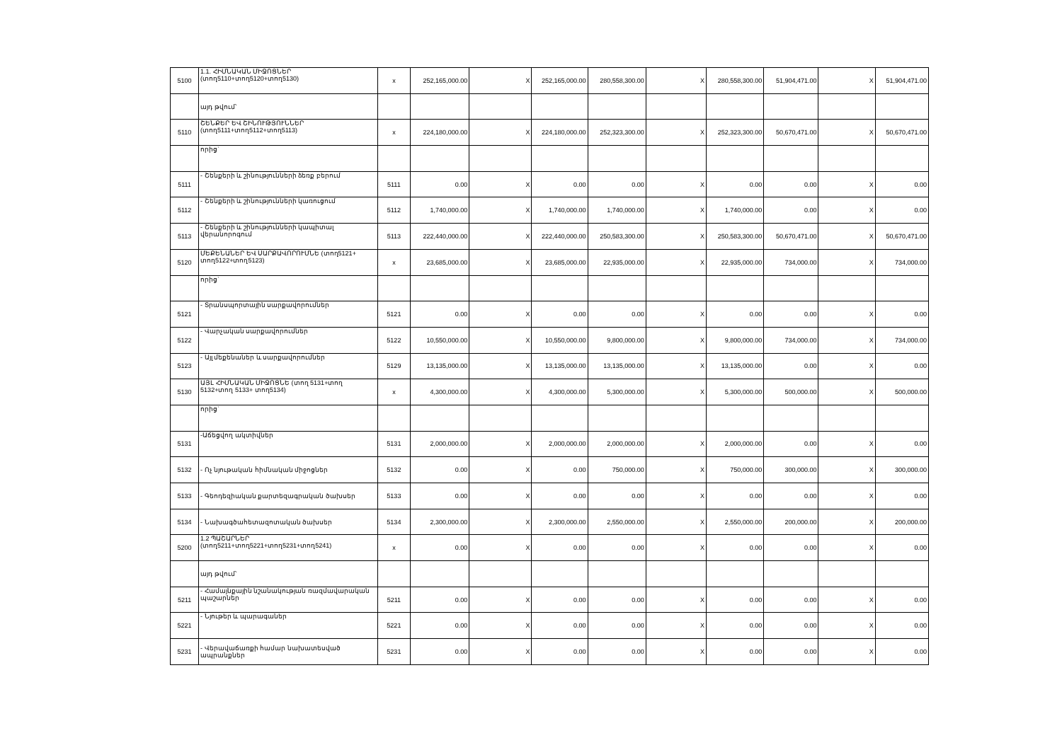| 5100 | 1.1. ՀԻՄՆԱԿԱՆ ՄԻՋՈՑՆԵՐ (տող5110+տող5120+տող5130) | x | 252,165,000.00 | X | 252,165,000.00 | 280,558,300.00 | X | 280,558,300.00 | 51,904,471.00 | X | 51,904,471.00 |
| | այդ թվում՝ | | | | | | | | | | |
| 5110 | ՇԵՆՔԵՐ ԵՎ ՇԻՆՈՒԹՅՈՒՆՆԵՐ (տող5111+տող5112+տող5113) | x | 224,180,000.00 | X | 224,180,000.00 | 252,323,300.00 | X | 252,323,300.00 | 50,670,471.00 | X | 50,670,471.00 |
| | որից` | | | | | | | | | | |
| 5111 | - Շենքերի և շինությունների ձեռք բերում | 5111 | 0.00 | X | 0.00 | 0.00 | X | 0.00 | 0.00 | X | 0.00 |
| 5112 | - Շենքերի և շինությունների կառուցում | 5112 | 1,740,000.00 | X | 1,740,000.00 | 1,740,000.00 | X | 1,740,000.00 | 0.00 | X | 0.00 |
| 5113 | - Շենքերի և շինությունների կապիտալ վերանորոգում | 5113 | 222,440,000.00 | X | 222,440,000.00 | 250,583,300.00 | X | 250,583,300.00 | 50,670,471.00 | X | 50,670,471.00 |
| 5120 | ՄԵՔԵՆԱՆԵՐ ԵՎ ՍԱՐՔԱՎՈՐՈՒՄՆԵ (տող5121+ տող5122+տող5123) | x | 23,685,000.00 | X | 23,685,000.00 | 22,935,000.00 | X | 22,935,000.00 | 734,000.00 | X | 734,000.00 |
| | որից` | | | | | | | | | | |
| 5121 | - Տրանսպորտային սարքավորումներ | 5121 | 0.00 | X | 0.00 | 0.00 | X | 0.00 | 0.00 | X | 0.00 |
| 5122 | - Վարչական սարքավորումներ | 5122 | 10,550,000.00 | X | 10,550,000.00 | 9,800,000.00 | X | 9,800,000.00 | 734,000.00 | X | 734,000.00 |
| 5123 | - Այլ մեքենաներ և սարքավորումներ | 5129 | 13,135,000.00 | X | 13,135,000.00 | 13,135,000.00 | X | 13,135,000.00 | 0.00 | X | 0.00 |
| 5130 | ԱՅԼ ՀԻՄՆԱԿԱՆ ՄԻՋՈՑՆԵ (տող 5131+տող 5132+տող 5133+ տող5134) | x | 4,300,000.00 | X | 4,300,000.00 | 5,300,000.00 | X | 5,300,000.00 | 500,000.00 | X | 500,000.00 |
| | որից` | | | | | | | | | | |
| 5131 | -Աճեցվող ակտիվներ | 5131 | 2,000,000.00 | X | 2,000,000.00 | 2,000,000.00 | X | 2,000,000.00 | 0.00 | X | 0.00 |
| 5132 | - Ոչ նյութական հիմնական միջոցներ | 5132 | 0.00 | X | 0.00 | 750,000.00 | X | 750,000.00 | 300,000.00 | X | 300,000.00 |
| 5133 | - Գեոդեզիական քարտեզագրական ծախսեր | 5133 | 0.00 | X | 0.00 | 0.00 | X | 0.00 | 0.00 | X | 0.00 |
| 5134 | - Նախագծահետազոտական ծախսեր | 5134 | 2,300,000.00 | X | 2,300,000.00 | 2,550,000.00 | X | 2,550,000.00 | 200,000.00 | X | 200,000.00 |
| 5200 | 1.2 ՊԱՇԱՐՆԵՐ (տող5211+տող5221+տող5231+տող5241) | x | 0.00 | X | 0.00 | 0.00 | X | 0.00 | 0.00 | X | 0.00 |
| | այդ թվում՝ | | | | | | | | | | |
| 5211 | - Համայնքային նշանակության ռազմավարական պաշարներ | 5211 | 0.00 | X | 0.00 | 0.00 | X | 0.00 | 0.00 | X | 0.00 |
| 5221 | - Նյութեր և պարագաներ | 5221 | 0.00 | X | 0.00 | 0.00 | X | 0.00 | 0.00 | X | 0.00 |
| 5231 | - Վերավաճառքի համար նախատեսված ապրանքներ | 5231 | 0.00 | X | 0.00 | 0.00 | X | 0.00 | 0.00 | X | 0.00 |